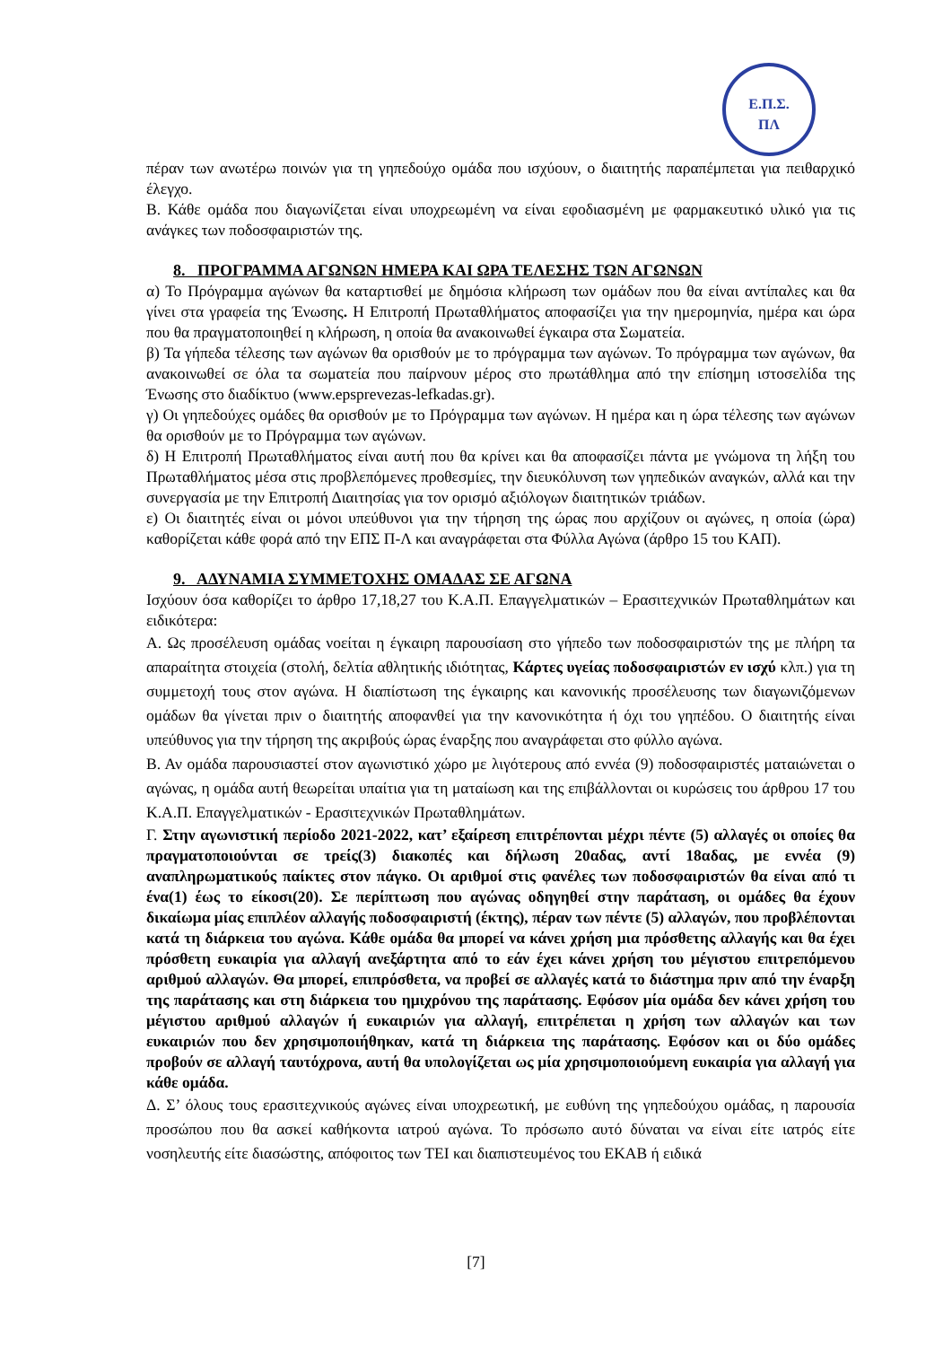Ε.Π.Σ.
ΠΛ
πέραν των ανωτέρω ποινών για τη γηπεδούχο ομάδα που ισχύουν, ο διαιτητής παραπέμπεται για πειθαρχικό έλεγχο.
Β. Κάθε ομάδα που διαγωνίζεται είναι υποχρεωμένη να είναι εφοδιασμένη με φαρμακευτικό υλικό για τις ανάγκες των ποδοσφαιριστών της.
8. ΠΡΟΓΡΑΜΜΑ ΑΓΩΝΩΝ ΗΜΕΡΑ ΚΑΙ ΩΡΑ ΤΕΛΕΣΗΣ ΤΩΝ ΑΓΩΝΩΝ
α) Το Πρόγραμμα αγώνων θα καταρτισθεί με δημόσια κλήρωση των ομάδων που θα είναι αντίπαλες και θα γίνει στα γραφεία της Ένωσης. Η Επιτροπή Πρωταθλήματος αποφασίζει για την ημερομηνία, ημέρα και ώρα που θα πραγματοποιηθεί η κλήρωση, η οποία θα ανακοινωθεί έγκαιρα στα Σωματεία.
β) Τα γήπεδα τέλεσης των αγώνων θα ορισθούν με το πρόγραμμα των αγώνων. Το πρόγραμμα των αγώνων, θα ανακοινωθεί σε όλα τα σωματεία που παίρνουν μέρος στο πρωτάθλημα από την επίσημη ιστοσελίδα της Ένωσης στο διαδίκτυο (www.epsprevezas-lefkadas.gr).
γ) Οι γηπεδούχες ομάδες θα ορισθούν με το Πρόγραμμα των αγώνων. Η ημέρα και η ώρα τέλεσης των αγώνων θα ορισθούν με το Πρόγραμμα των αγώνων.
δ) Η Επιτροπή Πρωταθλήματος είναι αυτή που θα κρίνει και θα αποφασίζει πάντα με γνώμονα τη λήξη του Πρωταθλήματος μέσα στις προβλεπόμενες προθεσμίες, την διευκόλυνση των γηπεδικών αναγκών, αλλά και την συνεργασία με την Επιτροπή Διαιτησίας για τον ορισμό αξιόλογων διαιτητικών τριάδων.
ε) Οι διαιτητές είναι οι μόνοι υπεύθυνοι για την τήρηση της ώρας που αρχίζουν οι αγώνες, η οποία (ώρα) καθορίζεται κάθε φορά από την ΕΠΣ Π-Λ και αναγράφεται στα Φύλλα Αγώνα (άρθρο 15 του ΚΑΠ).
9. ΑΔΥΝΑΜΙΑ ΣΥΜΜΕΤΟΧΗΣ ΟΜΑΔΑΣ ΣΕ ΑΓΩΝΑ
Ισχύουν όσα καθορίζει το άρθρο 17,18,27 του Κ.Α.Π. Επαγγελματικών – Ερασιτεχνικών Πρωταθλημάτων και ειδικότερα:
Α. Ως προσέλευση ομάδας νοείται η έγκαιρη παρουσίαση στο γήπεδο των ποδοσφαιριστών της με πλήρη τα απαραίτητα στοιχεία (στολή, δελτία αθλητικής ιδιότητας, Κάρτες υγείας ποδοσφαιριστών εν ισχύ κλπ.) για τη συμμετοχή τους στον αγώνα. Η διαπίστωση της έγκαιρης και κανονικής προσέλευσης των διαγωνιζόμενων ομάδων θα γίνεται πριν ο διαιτητής αποφανθεί για την κανονικότητα ή όχι του γηπέδου. Ο διαιτητής είναι υπεύθυνος για την τήρηση της ακριβούς ώρας έναρξης που αναγράφεται στο φύλλο αγώνα.
Β. Αν ομάδα παρουσιαστεί στον αγωνιστικό χώρο με λιγότερους από εννέα (9) ποδοσφαιριστές ματαιώνεται ο αγώνας, η ομάδα αυτή θεωρείται υπαίτια για τη ματαίωση και της επιβάλλονται οι κυρώσεις του άρθρου 17 του Κ.Α.Π. Επαγγελματικών - Ερασιτεχνικών Πρωταθλημάτων.
Γ. Στην αγωνιστική περίοδο 2021-2022, κατ’ εξαίρεση επιτρέπονται μέχρι πέντε (5) αλλαγές οι οποίες θα πραγματοποιούνται σε τρείς(3) διακοπές και δήλωση 20αδας, αντί 18αδας, με εννέα (9) αναπληρωματικούς παίκτες στον πάγκο. Οι αριθμοί στις φανέλες των ποδοσφαιριστών θα είναι από τι ένα(1) έως το είκοσι(20). Σε περίπτωση που αγώνας οδηγηθεί στην παράταση, οι ομάδες θα έχουν δικαίωμα μίας επιπλέον αλλαγής ποδοσφαιριστή (έκτης), πέραν των πέντε (5) αλλαγών, που προβλέπονται κατά τη διάρκεια του αγώνα. Κάθε ομάδα θα μπορεί να κάνει χρήση μια πρόσθετης αλλαγής και θα έχει πρόσθετη ευκαιρία για αλλαγή ανεξάρτητα από το εάν έχει κάνει χρήση του μέγιστου επιτρεπόμενου αριθμού αλλαγών. Θα μπορεί, επιπρόσθετα, να προβεί σε αλλαγές κατά το διάστημα πριν από την έναρξη της παράτασης και στη διάρκεια του ημιχρόνου της παράτασης. Εφόσον μία ομάδα δεν κάνει χρήση του μέγιστου αριθμού αλλαγών ή ευκαιριών για αλλαγή, επιτρέπεται η χρήση των αλλαγών και των ευκαιριών που δεν χρησιμοποιήθηκαν, κατά τη διάρκεια της παράτασης. Εφόσον και οι δύο ομάδες προβούν σε αλλαγή ταυτόχρονα, αυτή θα υπολογίζεται ως μία χρησιμοποιούμενη ευκαιρία για αλλαγή για κάθε ομάδα.
Δ. Σ’ όλους τους ερασιτεχνικούς αγώνες είναι υποχρεωτική, με ευθύνη της γηπεδούχου ομάδας, η παρουσία προσώπου που θα ασκεί καθήκοντα ιατρού αγώνα. Το πρόσωπο αυτό δύναται να είναι είτε ιατρός είτε νοσηλευτής είτε διασώστης, απόφοιτος των ΤΕΙ και διαπιστευμένος του ΕΚΑΒ ή ειδικά
[7]